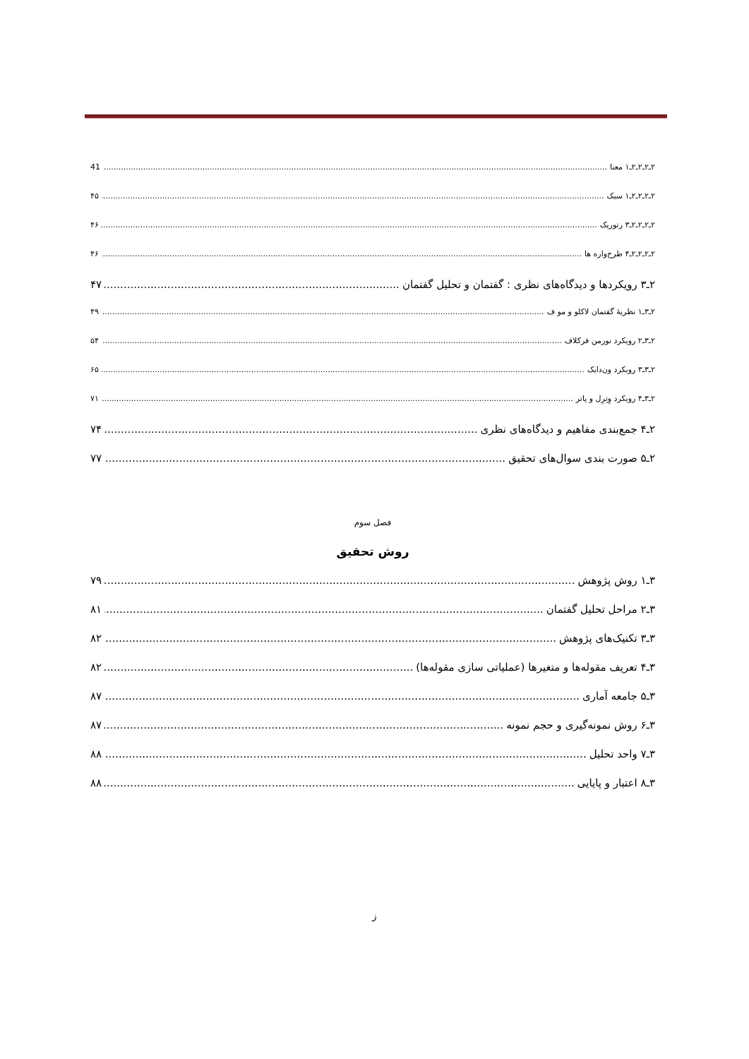۲ـ۲ـ۲ـ۲ـ۱ معنا 41
۲ـ۲ـ۲ـ۲ـ۱ سبک ۴۵
۲ـ۲ـ۲ـ۲ـ۳ رتوریک ۴۶
۲ـ۲ـ۲ـ۲ـ۴ طرح‌واره ها ۴۶
۲ـ۳ رویکردها و دیدگاه‌های نظری : گفتمان و تحلیل گفتمان ۴۷
۲ـ۳ـ۱ نظریهٔ گفتمان لاکلو و مو ف ۴۹
۲ـ۳ـ۲ رویکرد نورمن فرکلاف ۵۴
۲ـ۳ـ۳ رویکرد ون‌دایک ۶۵
۲ـ۳ـ۴ رویکرد وِتِرِل و پاتر ۷۱
۲ـ۴ جمع‌بندی مفاهیم و دیدگاه‌های نظری ۷۴
۲ـ۵ صورت بندی سوال‌های تحقیق ۷۷
فصل سوم
روش تحقیق
۳ـ۱ روش پژوهش ۷۹
۳ـ۲ مراحل تحلیل گفتمان ۸۱
۳ـ۳ تکنیک‌های پژوهش ۸۲
۳ـ۴ تعریف مقوله‌ها و متغیرها (عملیاتی سازی مقوله‌ها) ۸۲
۳ـ۵ جامعه آماری ۸۷
۳ـ۶ روش نمونه‌گیری و حجم نمونه ۸۷
۳ـ۷ واحد تحلیل ۸۸
۳ـ۸ اعتبار و پایایی ۸۸
ز